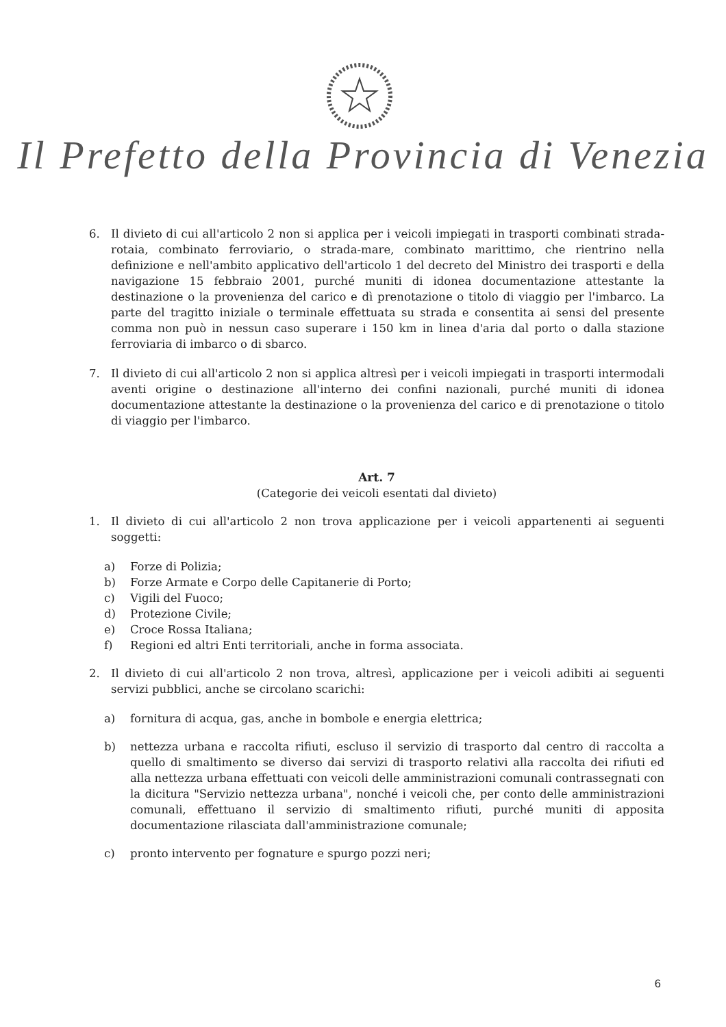Il Prefetto della Provincia di Venezia
6. Il divieto di cui all'articolo 2 non si applica per i veicoli impiegati in trasporti combinati strada-rotaia, combinato ferroviario, o strada-mare, combinato marittimo, che rientrino nella definizione e nell'ambito applicativo dell'articolo 1 del decreto del Ministro dei trasporti e della navigazione 15 febbraio 2001, purché muniti di idonea documentazione attestante la destinazione o la provenienza del carico e dì prenotazione o titolo di viaggio per l'imbarco. La parte del tragitto iniziale o terminale effettuata su strada e consentita ai sensi del presente comma non può in nessun caso superare i 150 km in linea d'aria dal porto o dalla stazione ferroviaria di imbarco o di sbarco.
7. Il divieto di cui all'articolo 2 non si applica altresì per i veicoli impiegati in trasporti intermodali aventi origine o destinazione all'interno dei confini nazionali, purché muniti di idonea documentazione attestante la destinazione o la provenienza del carico e di prenotazione o titolo di viaggio per l'imbarco.
Art. 7
(Categorie dei veicoli esentati dal divieto)
1. Il divieto di cui all'articolo 2 non trova applicazione per i veicoli appartenenti ai seguenti soggetti:
a) Forze di Polizia;
b) Forze Armate e Corpo delle Capitanerie di Porto;
c) Vigili del Fuoco;
d) Protezione Civile;
e) Croce Rossa Italiana;
f) Regioni ed altri Enti territoriali, anche in forma associata.
2. Il divieto di cui all'articolo 2 non trova, altresì, applicazione per i veicoli adibiti ai seguenti servizi pubblici, anche se circolano scarichi:
a) fornitura di acqua, gas, anche in bombole e energia elettrica;
b) nettezza urbana e raccolta rifiuti, escluso il servizio di trasporto dal centro di raccolta a quello di smaltimento se diverso dai servizi di trasporto relativi alla raccolta dei rifiuti ed alla nettezza urbana effettuati con veicoli delle amministrazioni comunali contrassegnati con la dicitura "Servizio nettezza urbana", nonché i veicoli che, per conto delle amministrazioni comunali, effettuano il servizio di smaltimento rifiuti, purché muniti di apposita documentazione rilasciata dall'amministrazione comunale;
c) pronto intervento per fognature e spurgo pozzi neri;
6